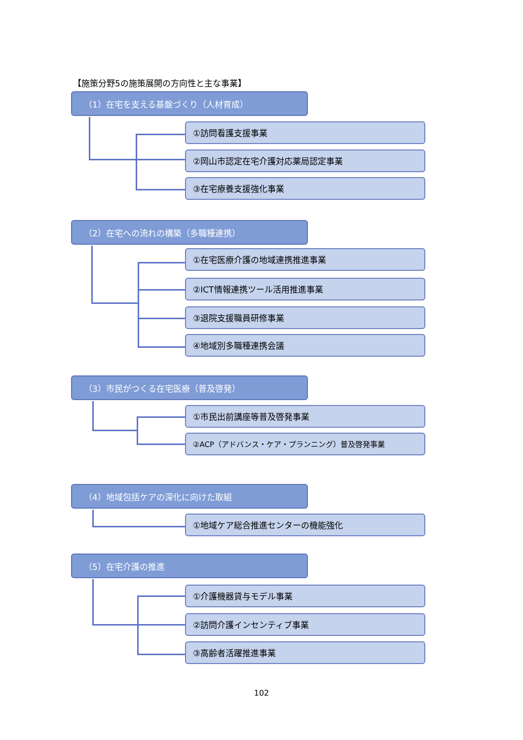【施策分野5の施策展開の方向性と主な事業】
（1）在宅を支える基盤づくり（人材育成）
①訪問看護支援事業
②岡山市認定在宅介護対応薬局認定事業
③在宅療養支援強化事業
（2）在宅への流れの構築（多職種連携）
①在宅医療介護の地域連携推進事業
②ICT情報連携ツール活用推進事業
③退院支援職員研修事業
④地域別多職種連携会議
（3）市民がつくる在宅医療（普及啓発）
①市民出前講座等普及啓発事業
②ACP（アドバンス・ケア・プランニング）普及啓発事業
（4）地域包括ケアの深化に向けた取組
①地域ケア総合推進センターの機能強化
（5）在宅介護の推進
①介護機器貸与モデル事業
②訪問介護インセンティブ事業
③高齢者活躍推進事業
102